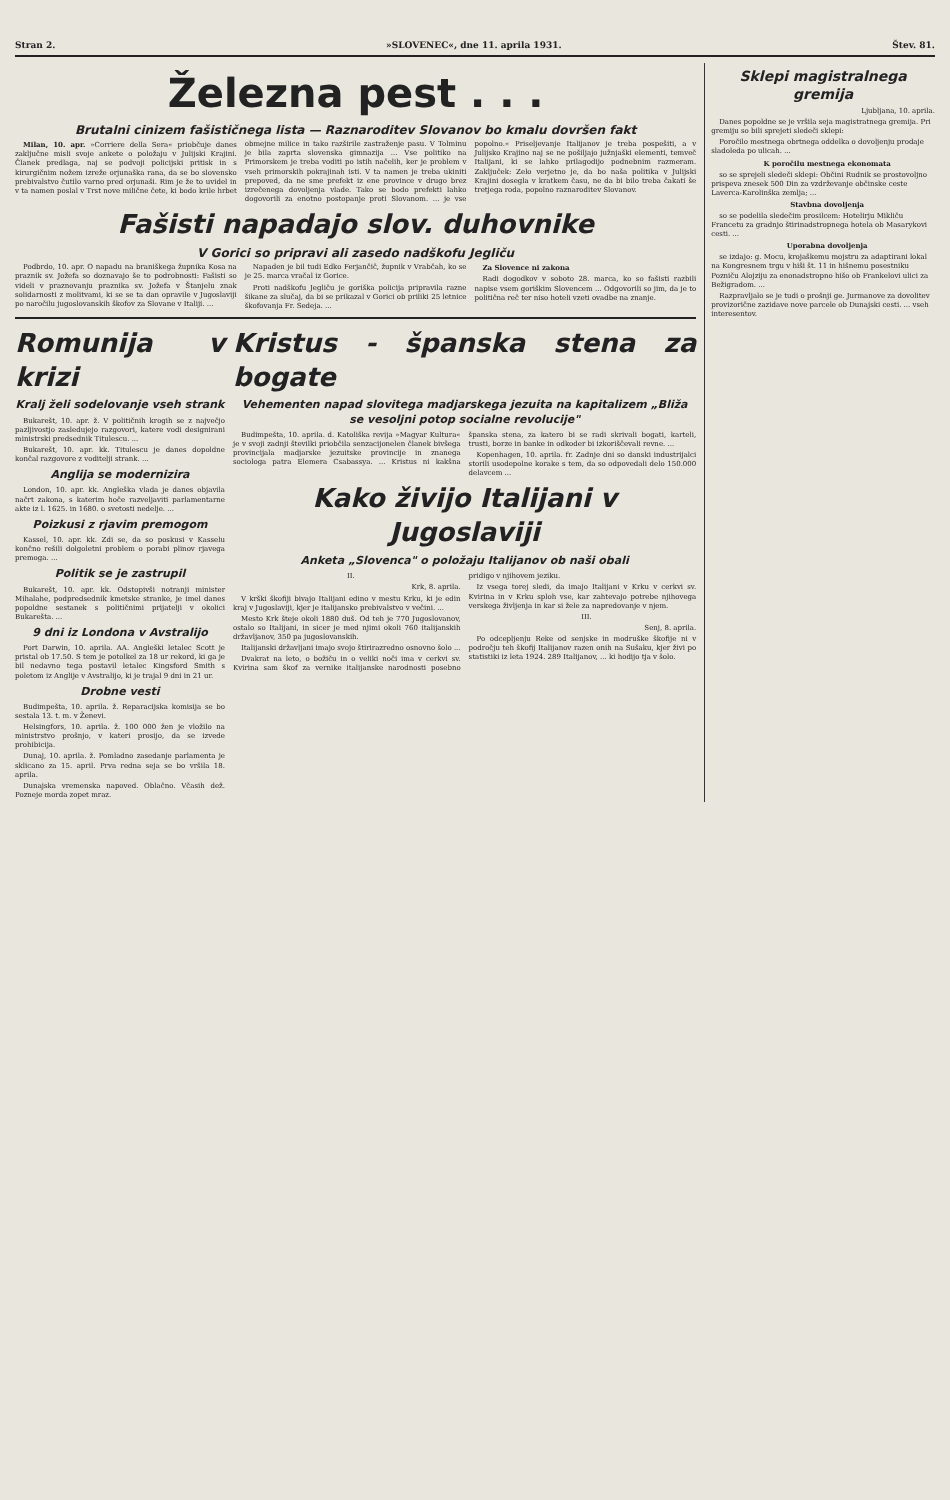Stran 2. »SLOVENEC«, dne 11. aprila 1931. Štev. 81.
Železna pest . . .
Brutalni cinizem fašističnega lista — Raznaroditev Slovanov bo kmalu dovršen fakt
Milan, 10. apr. »Corriere della Sera« priobčuje danes zaključne misli svoje ankete o položaju v Julijski Krajini. Članek predlaga, naj se podvoji policijski pritisk in s kirurgičnim nožem izreže orjunaška rana, da se bo slovensko prebivalstvo čutilo varno pred orjunaši. Rim je že to uvidel in v ta namen poslal v Trst nove milične čete, ki bodo krile hrbet obmejne milice in tako razširile zastraženje pasu. V Tolminu je bila zaprta slovenska gimnazija ... Vse politiko na Primorskem je treba voditi po istih načelih, ker je problem v vseh primorskih pokrajinah isti. V ta namen je treba ukiniti prepoved, da ne sme prefekt iz ene province v drugo brez izrečenega dovoljenja vlade. Tako se bodo prefekti lahko dogovorili za enotno postopanje proti Slovanom. ... je vse popolno.« Priseljevanje Italijanov je treba pospešiti, a v Julijsko Krajino naj se ne pošiljajo južnjaški elementi, temveč Italijani, ki se lahko prilagodijo podnebnim razmeram. Zaključek: Zelo verjetno je, da bo naša politika v Julijski Krajini dosegla v kratkem času, ne da bi bilo treba čakati še tretjega roda, popolno raznaroditev Slovanov.
Fašisti napadajo slov. duhovnike
V Gorici so pripravi ali zasedo nadškofu Jegliču
Podbrdo, 10. apr. O napadu na braniškega župnika Kosa na praznik sv. Jožefa so doznavajo še to podrobnosti: Fašisti so videli v praznovanju praznika sv. Jožefa v Štanjelu znak solidarnosti z molitvami, ki se se ta dan opravile v Jugoslaviji po naročilu jugoslovanskih škofov za Slovane v Italiji. ...
Napaden je bil tudi Edko Ferjančič, župnik v Vrabčah, ko se je 25. marca vračal iz Gorice.
Proti nadškofu Jegliču je goriška policija pripravila razne šikane za slučaj, da bi se prikazal v Gorici ob priliki 25 letnice škofovanja Fr. Sedeja. ...
Za Slovence ni zakona
Radi dogodkov v soboto 28. marca, ko so fašisti razbili napise vsem goriškim Slovencem ... Odgovorili so jim, da je to politična reč ter niso hoteli vzeti ovadbe na znanje.
Romunija v krizi
Kralj želi sodelovanje vseh strank
Bukarešt, 10. apr. ž. V političnih krogih se z največjo pazljivostjo zasledujejo razgovori, katere vodi designirani ministrski predsednik Titulescu. ...
Bukarešt, 10. apr. kk. Titulescu je danes dopoldne končal razgovore z voditelji strank. ...
Anglija se modernizira
London, 10. apr. kk. Angleška vlada je danes objavila načrt zakona, s katerim hoče razveljaviti parlamentarne akte iz l. 1625. in 1680. o svetosti nedelje. ...
Poizkusi z rjavim premogom
Kassel, 10. apr. kk. Zdi se, da so poskusi v Kasselu končno rešili dolgoletni problem o porabi plinov rjavega premoga. ...
Politik se je zastrupil
Bukarešt, 10. apr. kk. Odstopivši notranji minister Mihalahe, podpredsednik kmetske stranke, je imel danes popoldne sestanek s političnimi prijatelji v okolici Bukarešta. ...
9 dni iz Londona v Avstralijo
Port Darwin, 10. aprila. AA. Angleški letalec Scott je pristal ob 17.50. S tem je potolkel za 18 ur rekord, ki ga je bil nedavno tega postavil letalec Kingsford Smith s poletom iz Anglije v Avstralijo, ki je trajal 9 dni in 21 ur.
Drobne vesti
Budimpešta, 10. aprila. ž. Reparacijska komisija se bo sestala 13. t. m. v Ženevi.
Helsingfors, 10. aprila. ž. 100 000 žen je vložilo na ministrstvo prošnjo, v kateri prosijo, da se izvede prohibicija.
Dunaj, 10. aprila. ž. Pomladno zasedanje parlamenta je sklicano za 15. april. Prva redna seja se bo vršila 18. aprila.
Dunajska vremenska napoved. Oblačno. Včasih dež. Pozneje morda zopet mraz.
Kristus - španska stena za bogate
Vehementen napad slovitega madjarskega jezuita na kapitalizem „Bliža se vesoljni potop socialne revolucije"
Budimpešta, 10. aprila. d. Katoliška revija »Magyar Kultura« je v svoji zadnji številki priobčila senzacijonelen članek bivšega provincijala madjarske jezuitske provincije in znanega sociologa patra Elemera Csabassya. ... Kristus ni kakšna španska stena, za katero bi se radi skrivali bogati, karteli, trusti, borze in banke in odkoder bi izkoriščevali revne. ...
Kopenhagen, 10. aprila. fr. Zadnje dni so danski industrijalci storili usodepolne korake s tem, da so odpovedali delo 150.000 delavcem ...
Kako živijo Italijani v Jugoslaviji
Anketa „Slovenca" o položaju Italijanov ob naši obali
II.
Krk, 8. aprila.
V krški škofiji bivajo Italijani edino v mestu Krku, ki je edin kraj v Jugoslaviji, kjer je italijansko prebivalstvo v večini. ...
Mesto Krk šteje okoli 1880 duš. Od teh je 770 Jugoslovanov, ostalo so Italijani, in sicer je med njimi okoli 760 italijanskih državljanov, 350 pa jugoslovanskih.
Italijanski državljani imajo svojo štirirazredno osnovno šolo ...
Dvakrat na leto, o božiču in o veliki noči ima v cerkvi sv. Kvirina sam škof za vernike italijanske narodnosti posebno pridigo v njihovem jeziku.
Iz vsega torej sledi, da imajo Italijani v Krku v cerkvi sv. Kvirina in v Krku sploh vse, kar zahtevajo potrebe njihovega verskega življenja in kar si žele za napredovanje v njem.
III.
Senj, 8. aprila.
Po odcepljenju Reke od senjske in modruške škofije ni v področju teh škofij Italijanov razen onih na Sušaku, kjer živi po statistiki iz leta 1924. 289 Italijanov, ... ki hodijo tja v šolo.
Sklepi magistralnega gremija
Ljubljana, 10. aprila.
Danes popoldne se je vršila seja magistratnega gremija. Pri gremiju so bili sprejeti sledeči sklepi:
Poročilo mestnega obrtnega oddelka o dovoljenju prodaje sladoleda po ulicah. ...
K poročilu mestnega ekonomata
so se sprejeli sledeči sklepi: Občini Rudnik se prostovoljno prispeva znesek 500 Din za vzdrževanje občinske ceste Laverca-Karolinška zemlja; ...
Stavbna dovoljenja
so se podelila sledečim prosilcem: Hotelirju Mikliču Francetu za gradnjo štirinadstropnega hotela ob Masarykovi cesti. ...
Uporabna dovoljenja
se izdajo: g. Mocu, krojaškemu mojstru za adaptirani lokal na Kongresnem trgu v hiši št. 11 in hišnemu posestniku Pozniču Alojziju za enonadstropno hišo ob Frankelovi ulici za Bežigradom. ...
Razpravljalo se je tudi o prošnji ge. Jurmanove za dovolitev provizorične zazidave nove parcele ob Dunajski cesti. ... vseh interesentov.